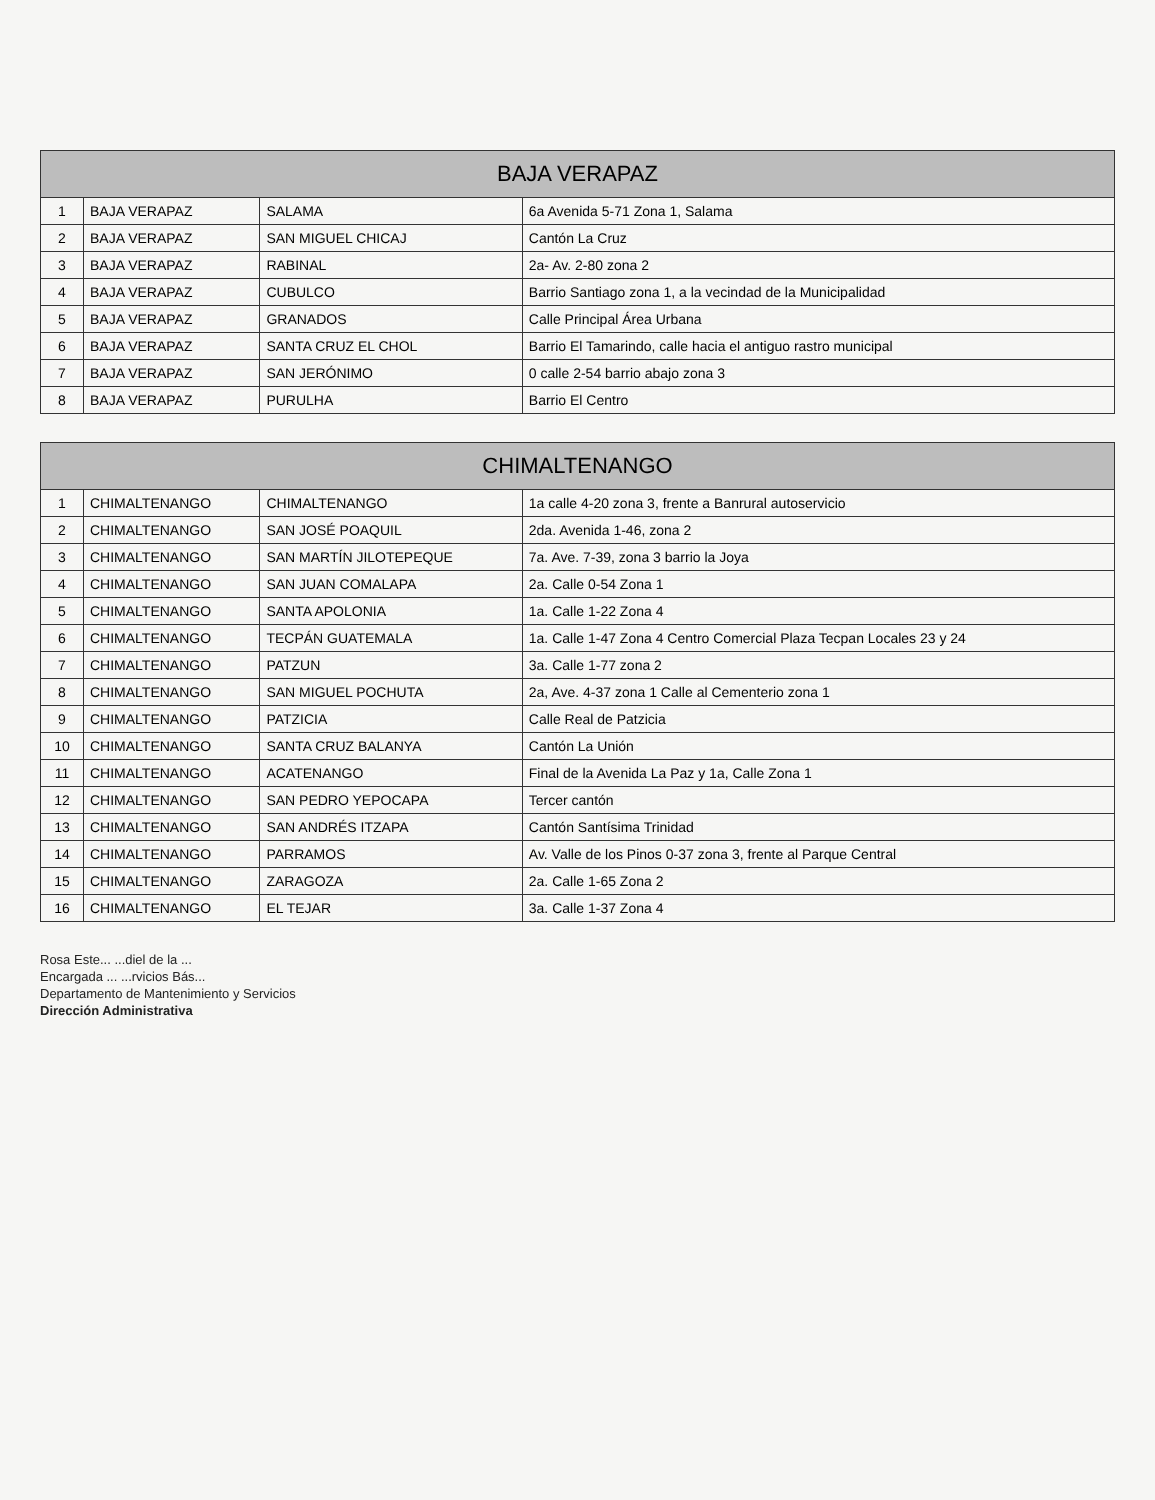| BAJA VERAPAZ | | | |
| --- | --- | --- | --- |
| 1 | BAJA VERAPAZ | SALAMA | 6a Avenida 5-71 Zona 1, Salama |
| 2 | BAJA VERAPAZ | SAN MIGUEL CHICAJ | Cantón La Cruz |
| 3 | BAJA VERAPAZ | RABINAL | 2a- Av. 2-80 zona 2 |
| 4 | BAJA VERAPAZ | CUBULCO | Barrio Santiago zona 1, a la vecindad de la Municipalidad |
| 5 | BAJA VERAPAZ | GRANADOS | Calle Principal Área Urbana |
| 6 | BAJA VERAPAZ | SANTA CRUZ EL CHOL | Barrio El Tamarindo, calle hacia el antiguo rastro municipal |
| 7 | BAJA VERAPAZ | SAN JERÓNIMO | 0 calle 2-54 barrio abajo zona 3 |
| 8 | BAJA VERAPAZ | PURULHA | Barrio El Centro |
| CHIMALTENANGO | | | |
| 1 | CHIMALTENANGO | CHIMALTENANGO | 1a calle 4-20 zona 3, frente a Banrural autoservicio |
| 2 | CHIMALTENANGO | SAN JOSÉ POAQUIL | 2da. Avenida 1-46, zona 2 |
| 3 | CHIMALTENANGO | SAN MARTÍN JILOTEPEQUE | 7a. Ave. 7-39, zona 3 barrio la Joya |
| 4 | CHIMALTENANGO | SAN JUAN COMALAPA | 2a. Calle 0-54 Zona 1 |
| 5 | CHIMALTENANGO | SANTA APOLONIA | 1a. Calle 1-22 Zona 4 |
| 6 | CHIMALTENANGO | TECPÁN GUATEMALA | 1a. Calle 1-47 Zona 4 Centro Comercial Plaza Tecpan Locales 23 y 24 |
| 7 | CHIMALTENANGO | PATZUN | 3a. Calle 1-77 zona 2 |
| 8 | CHIMALTENANGO | SAN MIGUEL POCHUTA | 2a, Ave. 4-37 zona 1 Calle al Cementerio zona 1 |
| 9 | CHIMALTENANGO | PATZICIA | Calle Real de Patzicia |
| 10 | CHIMALTENANGO | SANTA CRUZ BALANYA | Cantón La Unión |
| 11 | CHIMALTENANGO | ACATENANGO | Final de la Avenida La Paz y 1a, Calle Zona 1 |
| 12 | CHIMALTENANGO | SAN PEDRO YEPOCAPA | Tercer cantón |
| 13 | CHIMALTENANGO | SAN ANDRÉS ITZAPA | Cantón Santísima Trinidad |
| 14 | CHIMALTENANGO | PARRAMOS | Av. Valle de los Pinos 0-37 zona 3, frente al Parque Central |
| 15 | CHIMALTENANGO | ZARAGOZA | 2a. Calle 1-65 Zona 2 |
| 16 | CHIMALTENANGO | EL TEJAR | 3a. Calle 1-37 Zona 4 |
Rosa Este... ...diel de la ...
Encargada ... ...rvicios Bás...
Departamento de Mantenimiento y Servicios
Dirección Administrativa